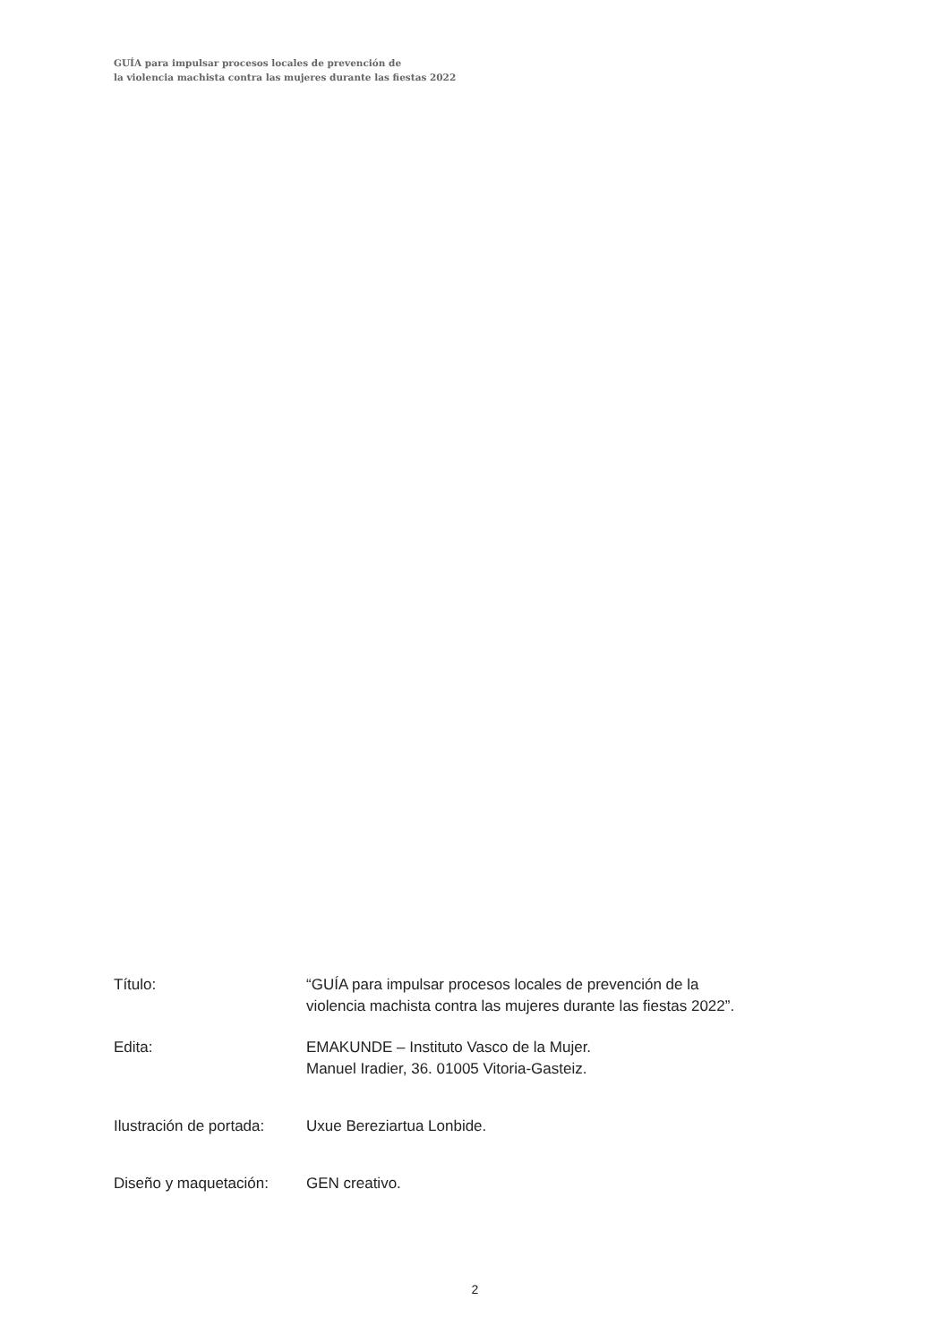GUÍA para impulsar procesos locales de prevención de
la violencia machista contra las mujeres durante las fiestas 2022
| Título: | “GUÍA para impulsar procesos locales de prevención de la violencia machista contra las mujeres durante las fiestas 2022”. |
| Edita: | EMAKUNDE – Instituto Vasco de la Mujer. Manuel Iradier, 36. 01005 Vitoria-Gasteiz. |
| Ilustración de portada: | Uxue Bereziartua Lonbide. |
| Diseño y maquetación: | GEN creativo. |
2